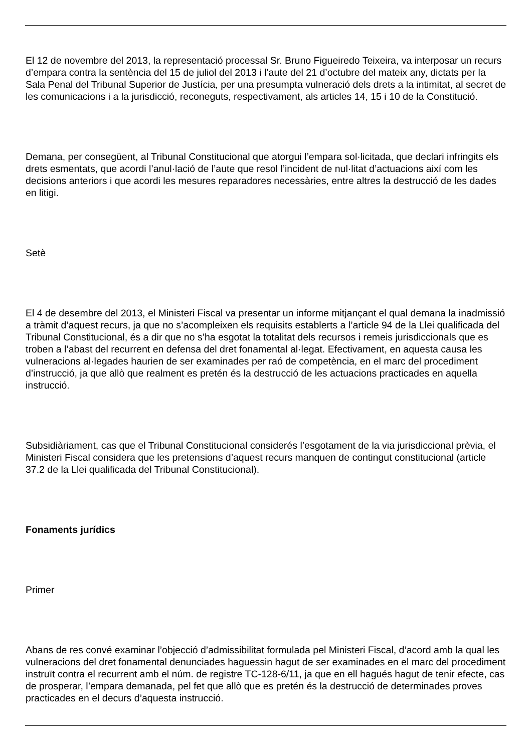El 12 de novembre del 2013, la representació processal Sr. Bruno Figueiredo Teixeira, va interposar un recurs d’empara contra la sentència del 15 de juliol del 2013 i l’aute del 21 d’octubre del mateix any, dictats per la Sala Penal del Tribunal Superior de Justícia, per una presumpta vulneració dels drets a la intimitat, al secret de les comunicacions i a la jurisdicció, reconeguts, respectivament, als articles 14, 15 i 10 de la Constitució.
Demana, per consegüent, al Tribunal Constitucional que atorgui l’empara sol·licitada, que declari infringits els drets esmentats, que acordi l’anul·lació de l’aute que resol l’incident de nul·litat d’actuacions així com les decisions anteriors i que acordi les mesures reparadores necessàries, entre altres la destrucció de les dades en litigi.
Setè
El 4 de desembre del 2013, el Ministeri Fiscal va presentar un informe mitjançant el qual demana la inadmissió a tràmit d’aquest recurs, ja que no s’acompleixen els requisits establerts a l’article 94 de la Llei qualificada del Tribunal Constitucional, és a dir que no s’ha esgotat la totalitat dels recursos i remeis jurisdiccionals que es troben a l’abast del recurrent en defensa del dret fonamental al·legat. Efectivament, en aquesta causa les vulneracions al·legades haurien de ser examinades per raó de competència, en el marc del procediment d’instrucció, ja que allò que realment es pretén és la destrucció de les actuacions practicades en aquella instrucció.
Subsidiàriament, cas que el Tribunal Constitucional considerés l’esgotament de la via jurisdiccional prèvia, el Ministeri Fiscal considera que les pretensions d’aquest recurs manquen de contingut constitucional (article 37.2 de la Llei qualificada del Tribunal Constitucional).
Fonaments jurídics
Primer
Abans de res convé examinar l’objecció d’admissibilitat formulada pel Ministeri Fiscal, d’acord amb la qual les vulneracions del dret fonamental denunciades haguessin hagut de ser examinades en el marc del procediment instruït contra el recurrent amb el núm. de registre TC-128-6/11, ja que en ell hagués hagut de tenir efecte, cas de prosperar, l’empara demanada, pel fet que allò que es pretén és la destrucció de determinades proves practicades en el decurs d’aquesta instrucció.